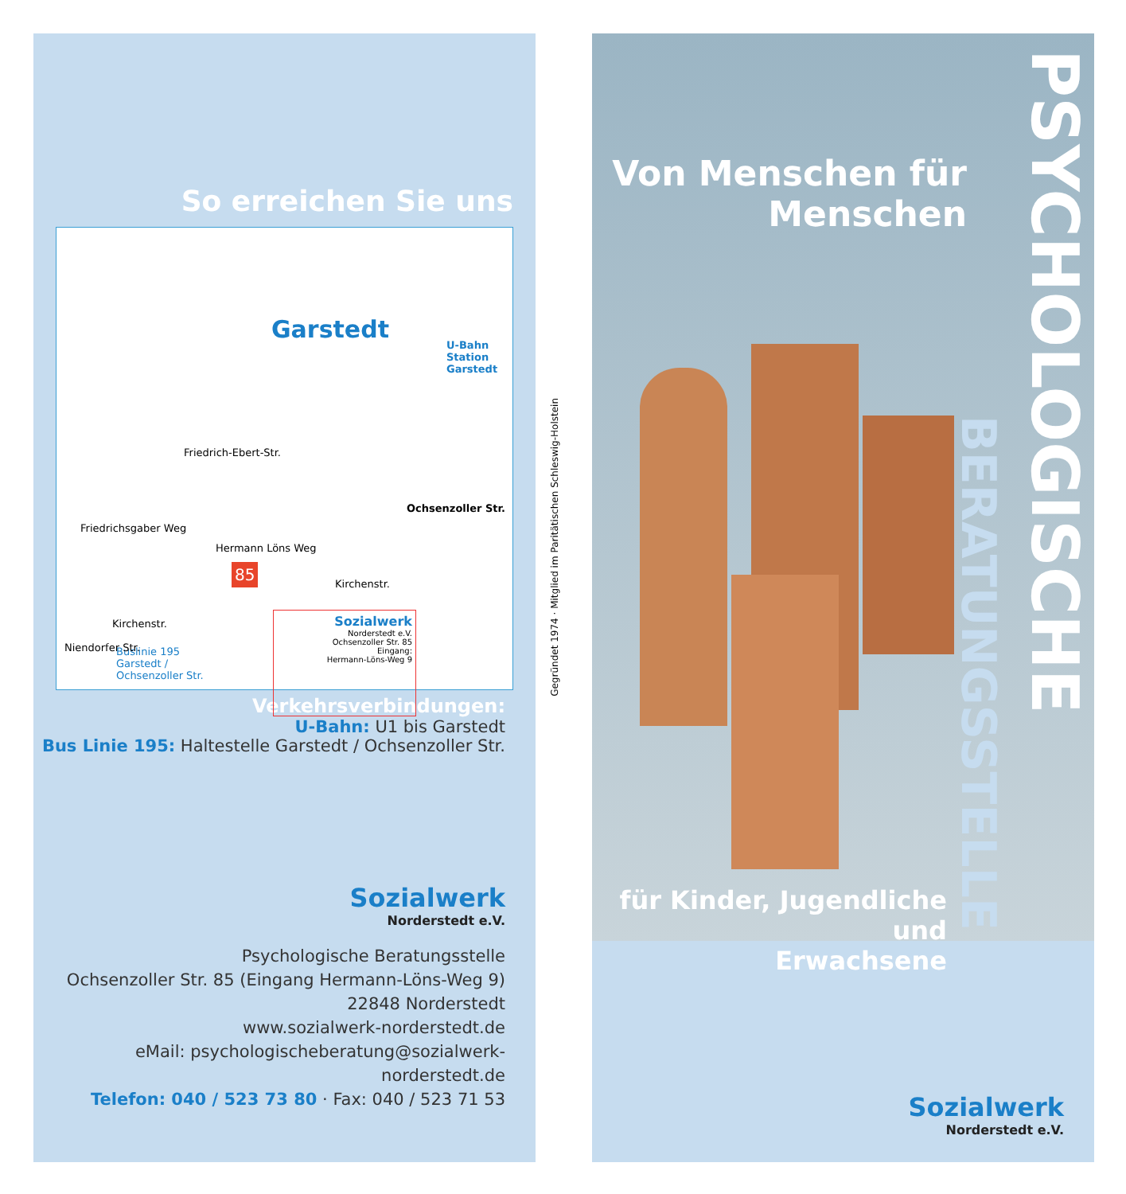So erreichen Sie uns
Garstedt
U-Bahn Station
Garstedt
Friedrich-Ebert-Str.
Ochsenzoller Str.
Hermann Löns Weg
Kirchenstr.
Kirchenstr.
85
Buslinie 195
Garstedt /
Ochsenzoller Str.
Sozialwerk
Norderstedt e.V.
Ochsenzoller Str. 85
Eingang:
Hermann-Löns-Weg 9 Niendorfer Str.
Friedrichsgaber Weg
Verkehrsverbindungen:
U-Bahn: U1 bis Garstedt
Bus Linie 195: Haltestelle Garstedt / Ochsenzoller Str.
Sozialwerk
Norderstedt e.V.
Psychologische Beratungsstelle
Ochsenzoller Str. 85 (Eingang Hermann-Löns-Weg 9)
22848 Norderstedt
www.sozialwerk-norderstedt.de
eMail: psychologischeberatung@sozialwerk-norderstedt.de
Telefon: 040 / 523 73 80 · Fax: 040 / 523 71 53
Gegründet 1974 · Mitglied im Paritätischen Schleswig-Holstein
Von Menschen für
Menschen
für Kinder, Jugendliche und
Erwachsene
PSYCHOLOGISCHE
BERATUNGSSTELLE
Sozialwerk
Norderstedt e.V.